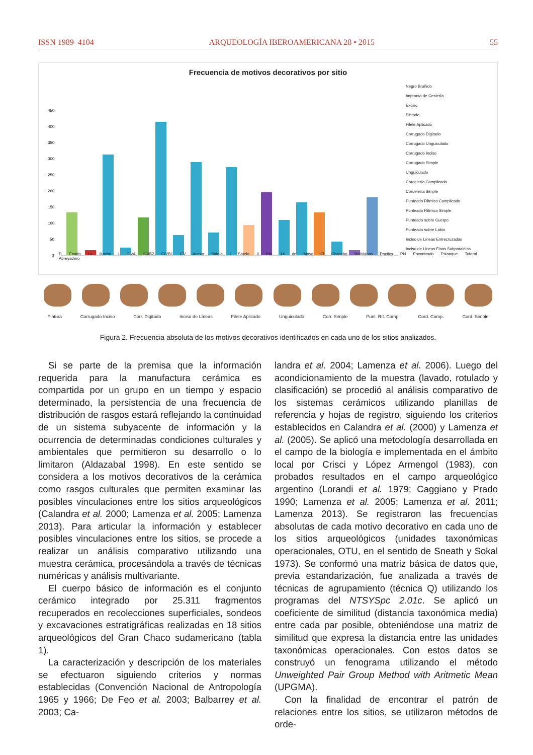ISSN 1989–4104 ARQUEOLOGÍA IBEROAMERICANA 28 • 2015 55
Frecuencia de motivos decorativos por sitio
450
400
350
300
250
200
150
100
50
0
Negro Bruñido
Impronta de Cestería
Exciso
Pintado
Filete Aplicado
Corrugado Digitado
Corrugado Unguiculado
Corrugado Inciso
Corrugado Simple
Unguiculado
Cordelería Complicado
Cordelería Simple
Punteado Rítmico Complicado
Punteado Rítmico Simple
Punteado sobre Cuerpo
Punteado sobre Labio
Inciso de Líneas Entrecruzadas
Inciso de Líneas Finas Subparalelas
P. Fantín La Ilusión I CIVA CIVB2 CIVB1 CV Anexo Sotelo I Sotelo II Pto. 14 de Mayo El Chancho Bolivianas Pocitos PN Encontrado Estanque Totoral Abrevadero
Pintura Corrugado Inciso Corr. Digitado Inciso de Líneas Filete Aplicado Unguiculado Corr. Simple Punt. Rít. Comp. Cord. Comp. Cord. Simple
Figura 2. Frecuencia absoluta de los motivos decorativos identificados en cada uno de los sitios analizados.
Si se parte de la premisa que la información requerida para la manufactura cerámica es compartida por un grupo en un tiempo y espacio determinado, la persistencia de una frecuencia de distribución de rasgos estará reflejando la continuidad de un sistema subyacente de información y la ocurrencia de determinadas condiciones culturales y ambientales que permitieron su desarrollo o lo limitaron (Aldazabal 1998). En este sentido se considera a los motivos decorativos de la cerámica como rasgos culturales que permiten examinar las posibles vinculaciones entre los sitios arqueológicos (Calandra et al. 2000; Lamenza et al. 2005; Lamenza 2013). Para articular la información y establecer posibles vinculaciones entre los sitios, se procede a realizar un análisis comparativo utilizando una muestra cerámica, procesándola a través de técnicas numéricas y análisis multivariante.
El cuerpo básico de información es el conjunto cerámico integrado por 25.311 fragmentos recuperados en recolecciones superficiales, sondeos y excavaciones estratigráficas realizadas en 18 sitios arqueológicos del Gran Chaco sudamericano (tabla 1).
La caracterización y descripción de los materiales se efectuaron siguiendo criterios y normas establecidas (Convención Nacional de Antropología 1965 y 1966; De Feo et al. 2003; Balbarrey et al. 2003; Ca-
landra et al. 2004; Lamenza et al. 2006). Luego del acondicionamiento de la muestra (lavado, rotulado y clasificación) se procedió al análisis comparativo de los sistemas cerámicos utilizando planillas de referencia y hojas de registro, siguiendo los criterios establecidos en Calandra et al. (2000) y Lamenza et al. (2005). Se aplicó una metodología desarrollada en el campo de la biología e implementada en el ámbito local por Crisci y López Armengol (1983), con probados resultados en el campo arqueológico argentino (Lorandi et al. 1979; Caggiano y Prado 1990; Lamenza et al. 2005; Lamenza et al. 2011; Lamenza 2013). Se registraron las frecuencias absolutas de cada motivo decorativo en cada uno de los sitios arqueológicos (unidades taxonómicas operacionales, OTU, en el sentido de Sneath y Sokal 1973). Se conformó una matriz básica de datos que, previa estandarización, fue analizada a través de técnicas de agrupamiento (técnica Q) utilizando los programas del NTSYSpc 2.01c. Se aplicó un coeficiente de similitud (distancia taxonómica media) entre cada par posible, obteniéndose una matriz de similitud que expresa la distancia entre las unidades taxonómicas operacionales. Con estos datos se construyó un fenograma utilizando el método Unweighted Pair Group Method with Aritmetic Mean (UPGMA).
Con la finalidad de encontrar el patrón de relaciones entre los sitios, se utilizaron métodos de orde-